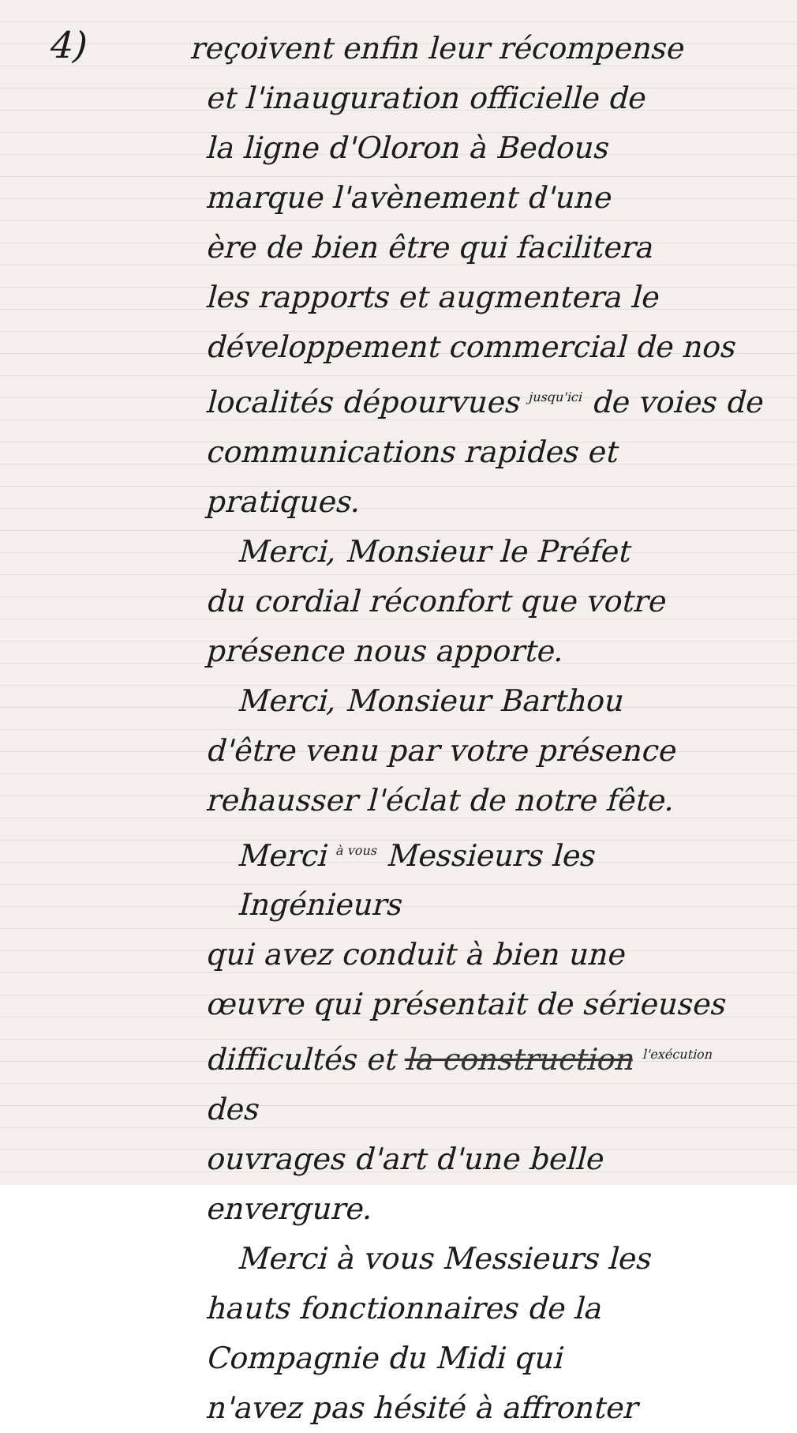4)
reçoivent enfin leur récompense
et l'inauguration officielle de
la ligne d'Oloron à Bedous
marque l'avènement d'une
ère de bien être qui facilitera
les rapports et augmentera le
développement commercial de nos
localités dépourvues <sup>jusqu'ici</sup> de voies de
communications rapides et pratiques.
Merci, Monsieur le Préfet
du cordial réconfort que votre
présence nous apporte.
Merci, Monsieur Barthou
d'être venu par votre présence
rehausser l'éclat de notre fête.
Merci <sup>à vous</sup> Messieurs les Ingénieurs
qui avez conduit à bien une
œuvre qui présentait de sérieuses
difficultés et la construction <sup>l'exécution</sup> des
ouvrages d'art d'une belle envergure.
Merci à vous Messieurs les
hauts fonctionnaires de la
Compagnie du Midi qui
n'avez pas hésité à affronter